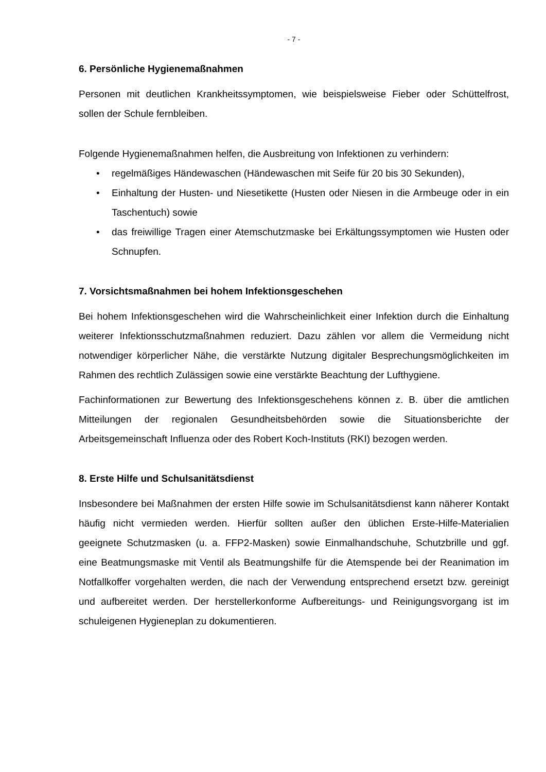- 7 -
6. Persönliche Hygienemaßnahmen
Personen mit deutlichen Krankheitssymptomen, wie beispielsweise Fieber oder Schüttel­frost, sollen der Schule fernbleiben.
Folgende Hygienemaßnahmen helfen, die Ausbreitung von Infektionen zu verhindern:
• regelmäßiges Händewaschen (Händewaschen mit Seife für 20 bis 30 Sekunden),
• Einhaltung der Husten- und Niesetikette (Husten oder Niesen in die Armbeuge oder in ein Taschentuch) sowie
• das freiwillige Tragen einer Atemschutzmaske bei Erkältungssymptomen wie Hus­ten oder Schnupfen.
7. Vorsichtsmaßnahmen bei hohem Infektionsgeschehen
Bei hohem Infektionsgeschehen wird die Wahrscheinlichkeit einer Infektion durch die Ein­haltung weiterer Infektionsschutzmaßnahmen reduziert. Dazu zählen vor allem die Ver­meidung nicht notwendiger körperlicher Nähe, die verstärkte Nutzung digitaler Bespre­chungsmöglichkeiten im Rahmen des rechtlich Zulässigen sowie eine verstärkte Beach­tung der Lufthygiene.
Fachinformationen zur Bewertung des Infektionsgeschehens können z. B. über die amt­lichen Mitteilungen der regionalen Gesundheitsbehörden sowie die Situationsberichte der Arbeitsgemeinschaft Influenza oder des Robert Koch-Instituts (RKI) bezogen werden.
8. Erste Hilfe und Schulsanitätsdienst
Insbesondere bei Maßnahmen der ersten Hilfe sowie im Schulsanitätsdienst kann nähe­rer Kontakt häufig nicht vermieden werden. Hierfür sollten außer den üblichen Erste-Hilfe-Materialien geeignete Schutzmasken (u. a. FFP2-Masken) sowie Einmalhandschuhe, Schutzbrille und ggf. eine Beatmungsmaske mit Ventil als Beatmungshilfe für die Atem­spende bei der Reanimation im Notfallkoffer vorgehalten werden, die nach der Verwen­dung entsprechend ersetzt bzw. gereinigt und aufbereitet werden. Der herstellerkonforme Aufbereitungs- und Reinigungsvorgang ist im schuleigenen Hygieneplan zu dokumentie­ren.